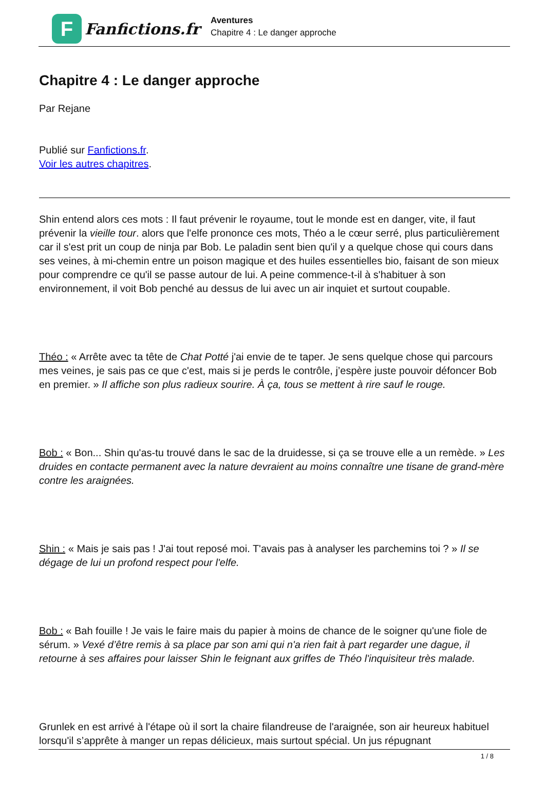F
Fanfictions.fr
Aventures
Chapitre 4 : Le danger approche
Chapitre 4 : Le danger approche
Par Rejane
Publié sur Fanfictions.fr.
Voir les autres chapitres.
Shin entend alors ces mots : Il faut prévenir le royaume, tout le monde est en danger, vite, il faut prévenir la vieille tour. alors que l'elfe prononce ces mots, Théo a le cœur serré, plus particulièrement car il s'est prit un coup de ninja par Bob. Le paladin sent bien qu'il y a quelque chose qui cours dans ses veines, à mi-chemin entre un poison magique et des huiles essentielles bio, faisant de son mieux pour comprendre ce qu'il se passe autour de lui. A peine commence-t-il à s'habituer à son environnement, il voit Bob penché au dessus de lui avec un air inquiet et surtout coupable.
Théo : « Arrête avec ta tête de Chat Potté j'ai envie de te taper. Je sens quelque chose qui parcours mes veines, je sais pas ce que c'est, mais si je perds le contrôle, j’espère juste pouvoir défoncer Bob en premier. » Il affiche son plus radieux sourire. À ça, tous se mettent à rire sauf le rouge.
Bob : « Bon... Shin qu'as-tu trouvé dans le sac de la druidesse, si ça se trouve elle a un remède. » Les druides en contacte permanent avec la nature devraient au moins connaître une tisane de grand-mère contre les araignées.
Shin : « Mais je sais pas ! J'ai tout reposé moi. T'avais pas à analyser les parchemins toi ? » Il se dégage de lui un profond respect pour l'elfe.
Bob : « Bah fouille ! Je vais le faire mais du papier à moins de chance de le soigner qu'une fiole de sérum. » Vexé d’être remis à sa place par son ami qui n'a rien fait à part regarder une dague, il retourne à ses affaires pour laisser Shin le feignant aux griffes de Théo l'inquisiteur très malade.
Grunlek en est arrivé à l'étape où il sort la chaire filandreuse de l'araignée, son air heureux habituel lorsqu'il s’apprête à manger un repas délicieux, mais surtout spécial. Un jus répugnant
1 / 8